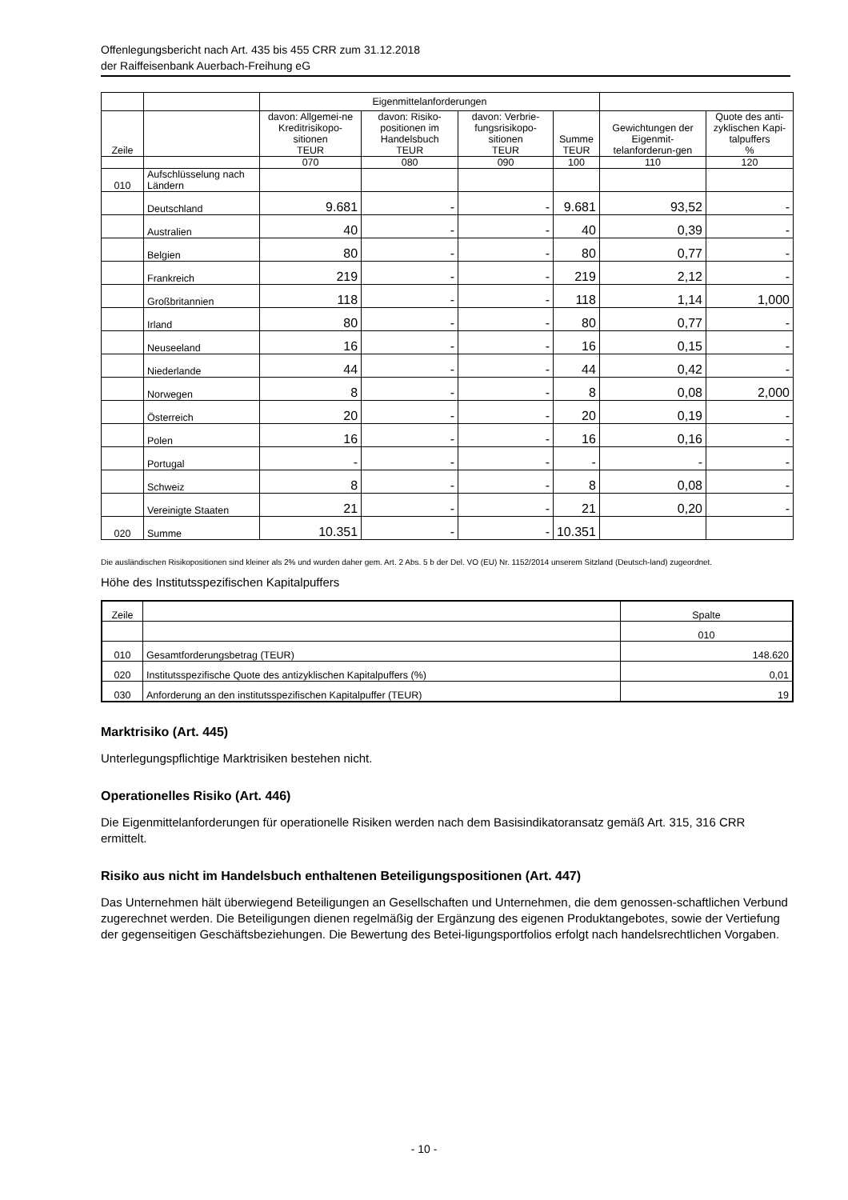Offenlegungsbericht nach Art. 435 bis 455 CRR zum 31.12.2018
der Raiffeisenbank Auerbach-Freihung eG
| | | Eigenmittelanforderungen | | | | | |
| Zeile | | davon: Allgemei-ne Kreditrisikopo-sitionen TEUR | davon: Risiko-positionen im Handelsbuch TEUR | davon: Verbrie-fungsrisikopo-sitionen TEUR | Summe TEUR | Gewichtungen der Eigenmit-telanforderun-gen | Quote des anti-zyklischen Kapi-talpuffers % |
| | | 070 | 080 | 090 | 100 | 110 | 120 |
| 010 | Aufschlüsselung nach Ländern | | | | | | |
| | Deutschland | 9.681 | - | - | 9.681 | 93,52 | - |
| | Australien | 40 | - | - | 40 | 0,39 | - |
| | Belgien | 80 | - | - | 80 | 0,77 | - |
| | Frankreich | 219 | - | - | 219 | 2,12 | - |
| | Großbritannien | 118 | - | - | 118 | 1,14 | 1,000 |
| | Irland | 80 | - | - | 80 | 0,77 | - |
| | Neuseeland | 16 | - | - | 16 | 0,15 | - |
| | Niederlande | 44 | - | - | 44 | 0,42 | - |
| | Norwegen | 8 | - | - | 8 | 0,08 | 2,000 |
| | Österreich | 20 | - | - | 20 | 0,19 | - |
| | Polen | 16 | - | - | 16 | 0,16 | - |
| | Portugal | - | - | - | - | - | - |
| | Schweiz | 8 | - | - | 8 | 0,08 | - |
| | Vereinigte Staaten | 21 | - | - | 21 | 0,20 | - |
| 020 | Summe | 10.351 | - | - | 10.351 | | |
Die ausländischen Risikopositionen sind kleiner als 2% und wurden daher gem. Art. 2 Abs. 5 b der Del. VO (EU) Nr. 1152/2014 unserem Sitzland (Deutsch-land) zugeordnet.
Höhe des Institutsspezifischen Kapitalpuffers
| Zeile | | Spalte |
| | | 010 |
| 010 | Gesamtforderungsbetrag (TEUR) | 148.620 |
| 020 | Institutsspezifische Quote des antizyklischen Kapitalpuffers (%) | 0,01 |
| 030 | Anforderung an den institutsspezifischen Kapitalpuffer (TEUR) | 19 |
Marktrisiko (Art. 445)
Unterlegungspflichtige Marktrisiken bestehen nicht.
Operationelles Risiko (Art. 446)
Die Eigenmittelanforderungen für operationelle Risiken werden nach dem Basisindikatoransatz gemäß Art. 315, 316 CRR ermittelt.
Risiko aus nicht im Handelsbuch enthaltenen Beteiligungspositionen (Art. 447)
Das Unternehmen hält überwiegend Beteiligungen an Gesellschaften und Unternehmen, die dem genossen-schaftlichen Verbund zugerechnet werden. Die Beteiligungen dienen regelmäßig der Ergänzung des eigenen Produktangebotes, sowie der Vertiefung der gegenseitigen Geschäftsbeziehungen. Die Bewertung des Betei-ligungsportfolios erfolgt nach handelsrechtlichen Vorgaben.
- 10 -